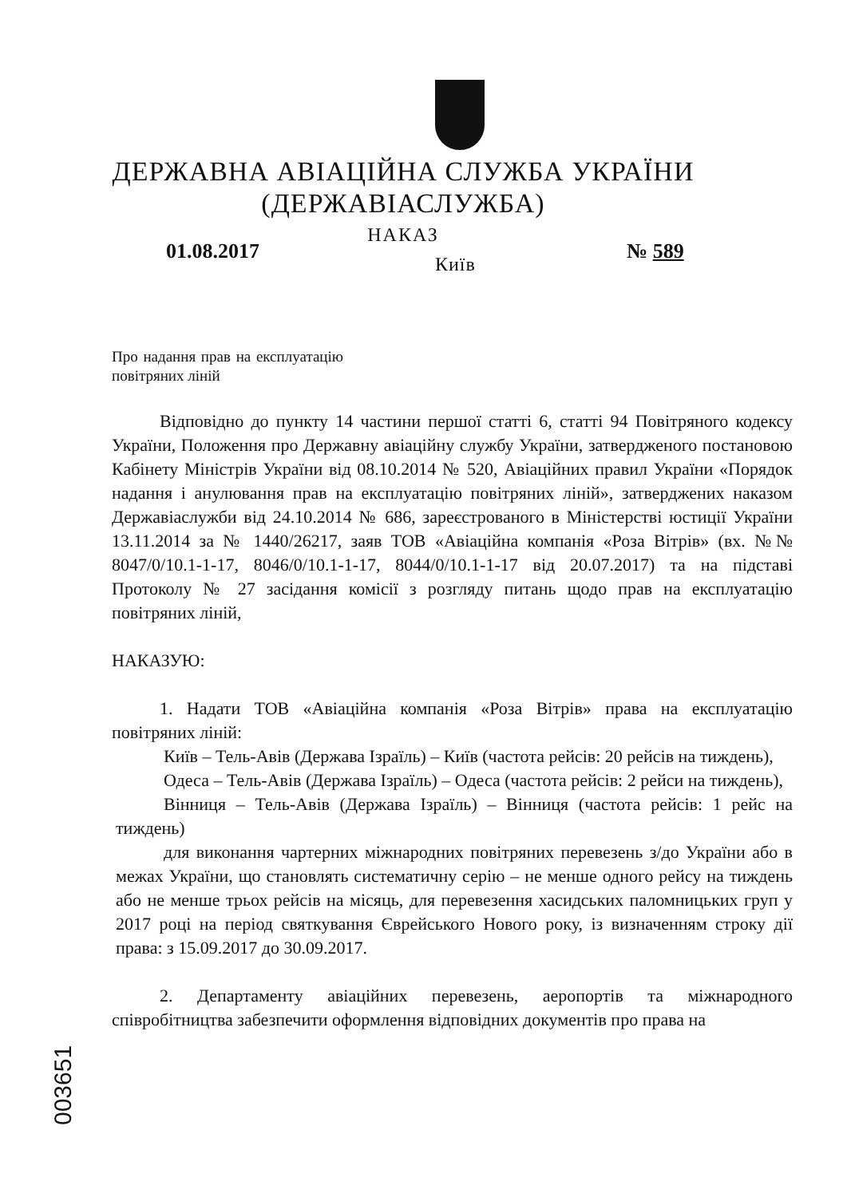ДЕРЖАВНА АВІАЦІЙНА СЛУЖБА УКРАЇНИ
(ДЕРЖАВІАСЛУЖБА)
НАКАЗ
01.08.2017
Київ
№ 589
Про надання прав на експлуатацію повітряних ліній
Відповідно до пункту 14 частини першої статті 6, статті 94 Повітряного кодексу України, Положення про Державну авіаційну службу України, затвердженого постановою Кабінету Міністрів України від 08.10.2014 № 520, Авіаційних правил України «Порядок надання і анулювання прав на експлуатацію повітряних ліній», затверджених наказом Державіаслужби від 24.10.2014 № 686, зареєстрованого в Міністерстві юстиції України 13.11.2014 за № 1440/26217, заяв ТОВ «Авіаційна компанія «Роза Вітрів» (вх. №№ 8047/0/10.1-1-17, 8046/0/10.1-1-17, 8044/0/10.1-1-17 від 20.07.2017) та на підставі Протоколу № 27 засідання комісії з розгляду питань щодо прав на експлуатацію повітряних ліній,
НАКАЗУЮ:
1. Надати ТОВ «Авіаційна компанія «Роза Вітрів» права на експлуатацію повітряних ліній:
Київ – Тель-Авів (Держава Ізраїль) – Київ (частота рейсів: 20 рейсів на тиждень),
Одеса – Тель-Авів (Держава Ізраїль) – Одеса (частота рейсів: 2 рейси на тиждень),
Вінниця – Тель-Авів (Держава Ізраїль) – Вінниця (частота рейсів: 1 рейс на тиждень)
для виконання чартерних міжнародних повітряних перевезень з/до України або в межах України, що становлять систематичну серію – не менше одного рейсу на тиждень або не менше трьох рейсів на місяць, для перевезення хасидських паломницьких груп у 2017 році на період святкування Єврейського Нового року, із визначенням строку дії права: з 15.09.2017 до 30.09.2017.
2. Департаменту авіаційних перевезень, аеропортів та міжнародного співробітництва забезпечити оформлення відповідних документів про права на
003651